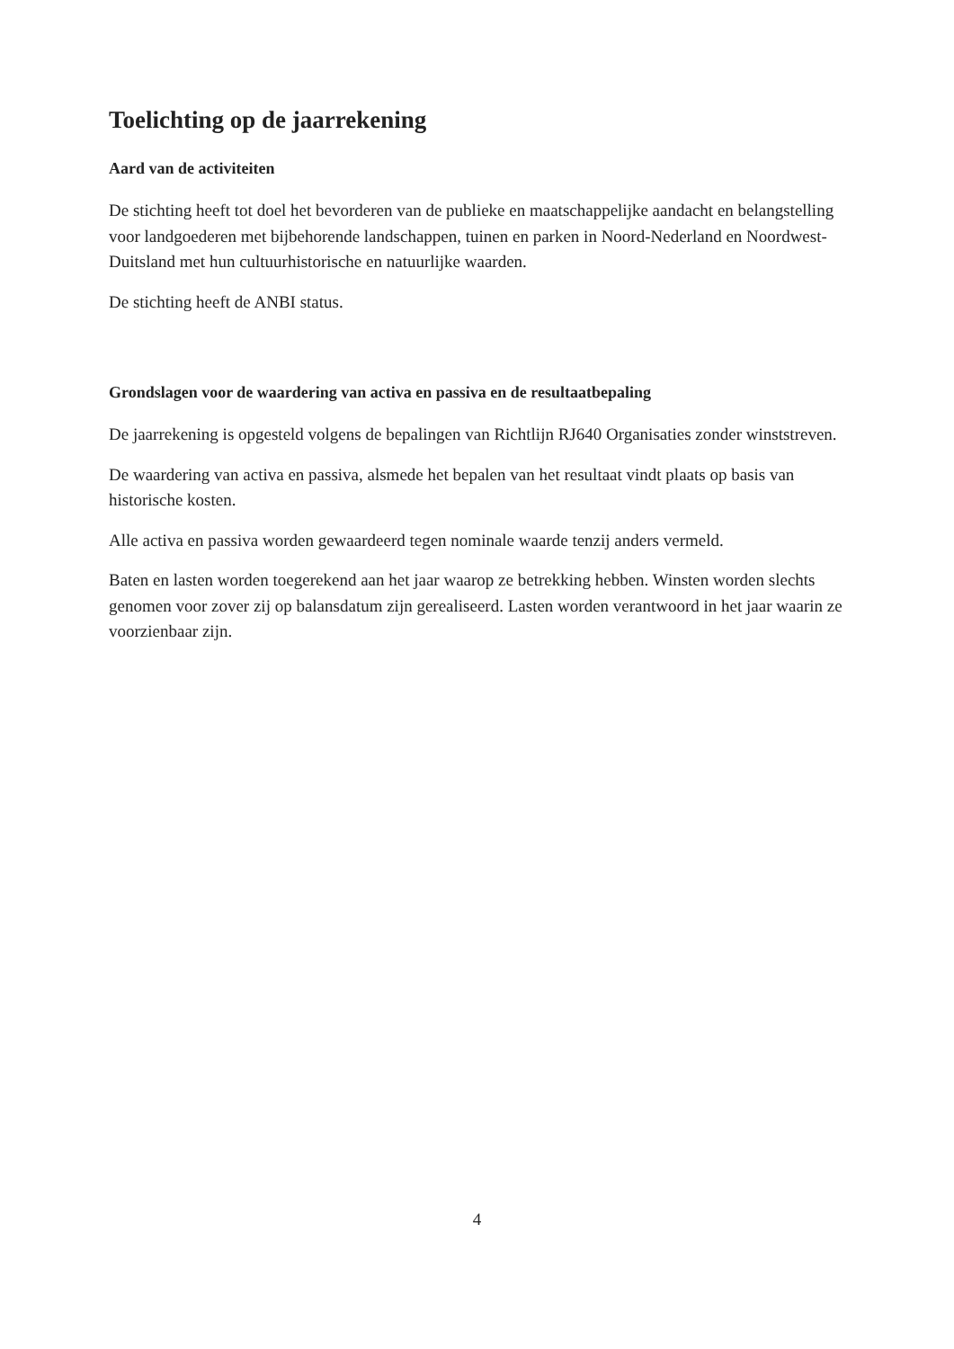Toelichting op de jaarrekening
Aard van de activiteiten
De stichting heeft tot doel het bevorderen van de publieke en maatschappelijke aandacht en belangstelling voor landgoederen met bijbehorende landschappen, tuinen en parken in Noord-Nederland en Noordwest-Duitsland met hun cultuurhistorische en natuurlijke waarden.
De stichting heeft de ANBI status.
Grondslagen voor de waardering van activa en passiva en de resultaatbepaling
De jaarrekening is opgesteld volgens de bepalingen van Richtlijn RJ640 Organisaties zonder winststreven.
De waardering van activa en passiva, alsmede het bepalen van het resultaat vindt plaats op basis van historische kosten.
Alle activa en passiva worden gewaardeerd tegen nominale waarde tenzij anders vermeld.
Baten en lasten worden toegerekend aan het jaar waarop ze betrekking hebben. Winsten worden slechts genomen voor zover zij op balansdatum zijn gerealiseerd. Lasten worden verantwoord in het jaar waarin ze voorzienbaar zijn.
4